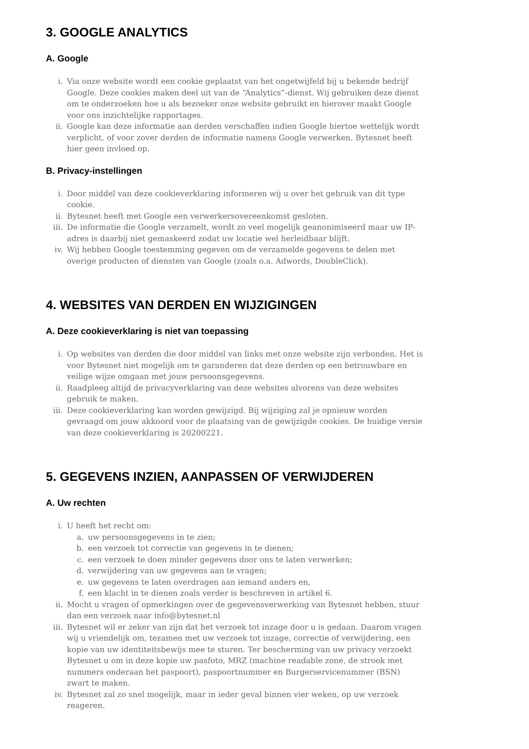3. GOOGLE ANALYTICS
A. Google
i. Via onze website wordt een cookie geplaatst van het ongetwijfeld bij u bekende bedrijf Google. Deze cookies maken deel uit van de “Analytics”-dienst. Wij gebruiken deze dienst om te onderzoeken hoe u als bezoeker onze website gebruikt en hierover maakt Google voor ons inzichtelijke rapportages.
ii. Google kan deze informatie aan derden verschaffen indien Google hiertoe wettelijk wordt verplicht, of voor zover derden de informatie namens Google verwerken. Bytesnet heeft hier geen invloed op.
B. Privacy-instellingen
i. Door middel van deze cookieverklaring informeren wij u over het gebruik van dit type cookie.
ii. Bytesnet heeft met Google een verwerkersovereenkomst gesloten.
iii. De informatie die Google verzamelt, wordt zo veel mogelijk geanonimiseerd maar uw IP-adres is daarbij niet gemaskeerd zodat uw locatie wel herleidbaar blijft.
iv. Wij hebben Google toestemming gegeven om de verzamelde gegevens te delen met overige producten of diensten van Google (zoals o.a. Adwords, DoubleClick).
4. WEBSITES VAN DERDEN EN WIJZIGINGEN
A. Deze cookieverklaring is niet van toepassing
i. Op websites van derden die door middel van links met onze website zijn verbonden. Het is voor Bytesnet niet mogelijk om te garanderen dat deze derden op een betrouwbare en veilige wijze omgaan met jouw persoonsgegevens.
ii. Raadpleeg altijd de privacyverklaring van deze websites alvorens van deze websites gebruik te maken.
iii. Deze cookieverklaring kan worden gewijzigd. Bij wijziging zal je opnieuw worden gevraagd om jouw akkoord voor de plaatsing van de gewijzigde cookies. De huidige versie van deze cookieverklaring is 20200221.
5. GEGEVENS INZIEN, AANPASSEN OF VERWIJDEREN
A. Uw rechten
i. U heeft het recht om:
a. uw persoonsgegevens in te zien;
b. een verzoek tot correctie van gegevens in te dienen;
c. een verzoek te doen minder gegevens door ons te laten verwerken;
d. verwijdering van uw gegevens aan te vragen;
e. uw gegevens te laten overdragen aan iemand anders en,
f. een klacht in te dienen zoals verder is beschreven in artikel 6.
ii. Mocht u vragen of opmerkingen over de gegevensverwerking van Bytesnet hebben, stuur dan een verzoek naar info@bytesnet.nl
iii. Bytesnet wil er zeker van zijn dat het verzoek tot inzage door u is gedaan. Daarom vragen wij u vriendelijk om, tezamen met uw verzoek tot inzage, correctie of verwijdering, een kopie van uw identiteitsbewijs mee te sturen. Ter bescherming van uw privacy verzoekt Bytesnet u om in deze kopie uw pasfoto, MRZ (machine readable zone, de strook met nummers onderaan het paspoort), paspoortnummer en Burgerservicenummer (BSN) zwart te maken.
iv. Bytesnet zal zo snel mogelijk, maar in ieder geval binnen vier weken, op uw verzoek reageren.